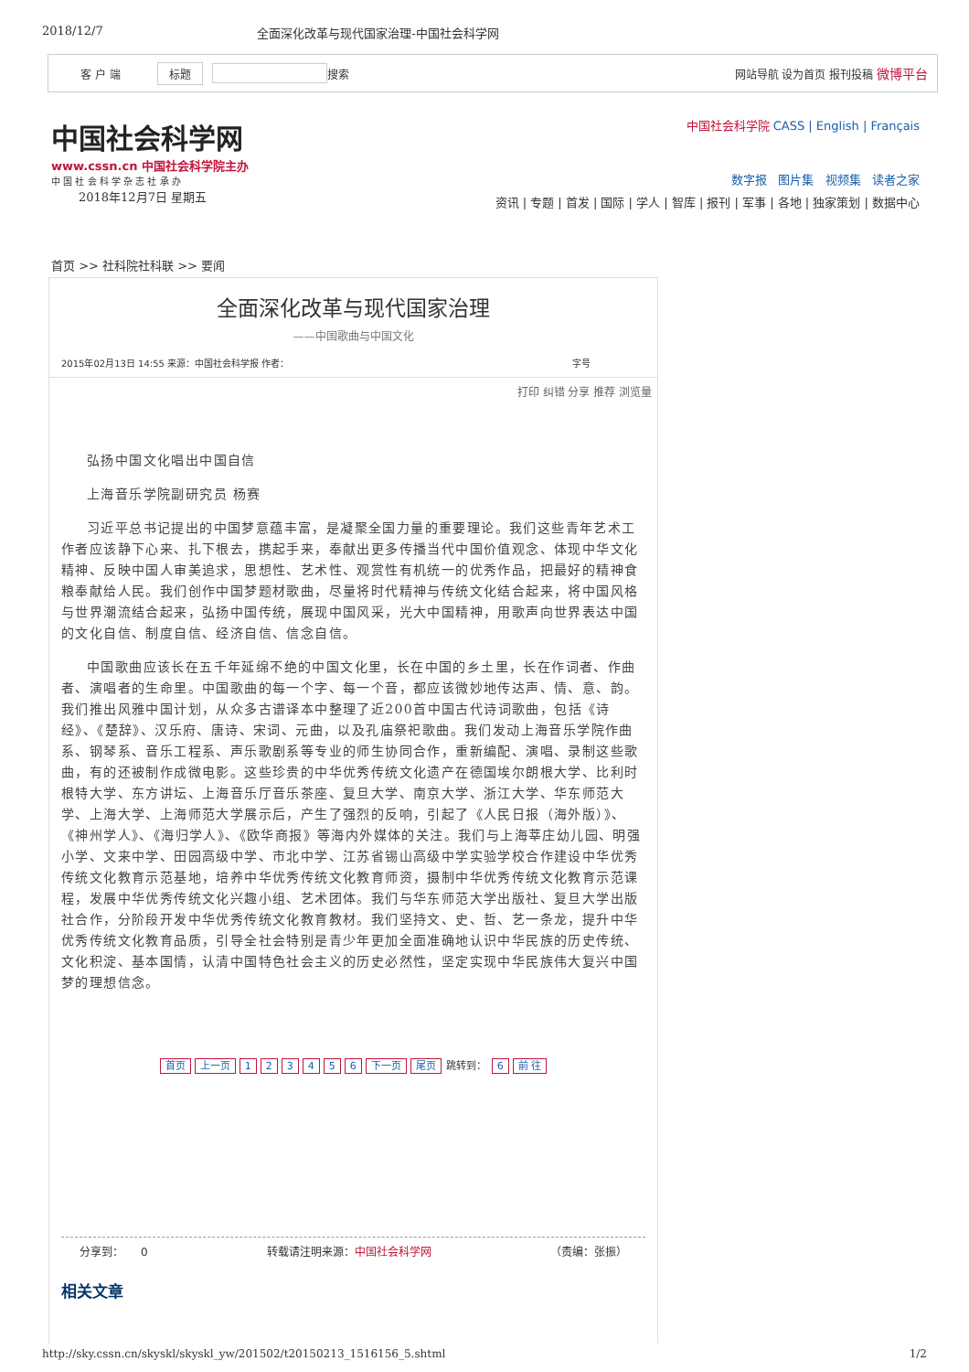2018/12/7 全面深化改革与现代国家治理-中国社会科学网
客 户 端 标题 搜索 网站导航 设为首页 报刊投稿 微博平台
中国社会科学网
www.cssn.cn 中国社会科学院主办
中 国 社 会 科 学 杂 志 社 承 办
2018年12月7日 星期五
中国社会科学院 CASS | English | Français
数字报 图片集 视频集 读者之家
资讯 | 专题 | 首发 | 国际 | 学人 | 智库 | 报刊 | 军事 | 各地 | 独家策划 | 数据中心
首页 >> 社科院社科联 >> 要闻
全面深化改革与现代国家治理
——中国歌曲与中国文化
2015年02月13日 14:55 来源：中国社会科学报 作者： 字号
打印 纠错 分享 推荐 浏览量
弘扬中国文化唱出中国自信
上海音乐学院副研究员 杨赛
习近平总书记提出的中国梦意蕴丰富，是凝聚全国力量的重要理论。我们这些青年艺术工作者应该静下心来、扎下根去，携起手来，奉献出更多传播当代中国价值观念、体现中华文化精神、反映中国人审美追求，思想性、艺术性、观赏性有机统一的优秀作品，把最好的精神食粮奉献给人民。我们创作中国梦题材歌曲，尽量将时代精神与传统文化结合起来，将中国风格与世界潮流结合起来，弘扬中国传统，展现中国风采，光大中国精神，用歌声向世界表达中国的文化自信、制度自信、经济自信、信念自信。
中国歌曲应该长在五千年延绵不绝的中国文化里，长在中国的乡土里，长在作词者、作曲者、演唱者的生命里。中国歌曲的每一个字、每一个音，都应该微妙地传达声、情、意、韵。我们推出风雅中国计划，从众多古谱译本中整理了近200首中国古代诗词歌曲，包括《诗经》、《楚辞》、汉乐府、唐诗、宋词、元曲，以及孔庙祭祀歌曲。我们发动上海音乐学院作曲系、钢琴系、音乐工程系、声乐歌剧系等专业的师生协同合作，重新编配、演唱、录制这些歌曲，有的还被制作成微电影。这些珍贵的中华优秀传统文化遗产在德国埃尔朗根大学、比利时根特大学、东方讲坛、上海音乐厅音乐茶座、复旦大学、南京大学、浙江大学、华东师范大学、上海大学、上海师范大学展示后，产生了强烈的反响，引起了《人民日报（海外版）》、《神州学人》、《海归学人》、《欧华商报》等海内外媒体的关注。我们与上海莘庄幼儿园、明强小学、文来中学、田园高级中学、市北中学、江苏省锡山高级中学实验学校合作建设中华优秀传统文化教育示范基地，培养中华优秀传统文化教育师资，摄制中华优秀传统文化教育示范课程，发展中华优秀传统文化兴趣小组、艺术团体。我们与华东师范大学出版社、复旦大学出版社合作，分阶段开发中华优秀传统文化教育教材。我们坚持文、史、哲、艺一条龙，提升中华优秀传统文化教育品质，引导全社会特别是青少年更加全面准确地认识中华民族的历史传统、文化积淀、基本国情，认清中国特色社会主义的历史必然性，坚定实现中华民族伟大复兴中国梦的理想信念。
首页 上一页 123456 下一页 尾页 跳转到： 6 前 往
分享到： 0 转载请注明来源：中国社会科学网 （责编：张振）
相关文章
http://sky.cssn.cn/skyskl/skyskl_yw/201502/t20150213_1516156_5.shtml 1/2